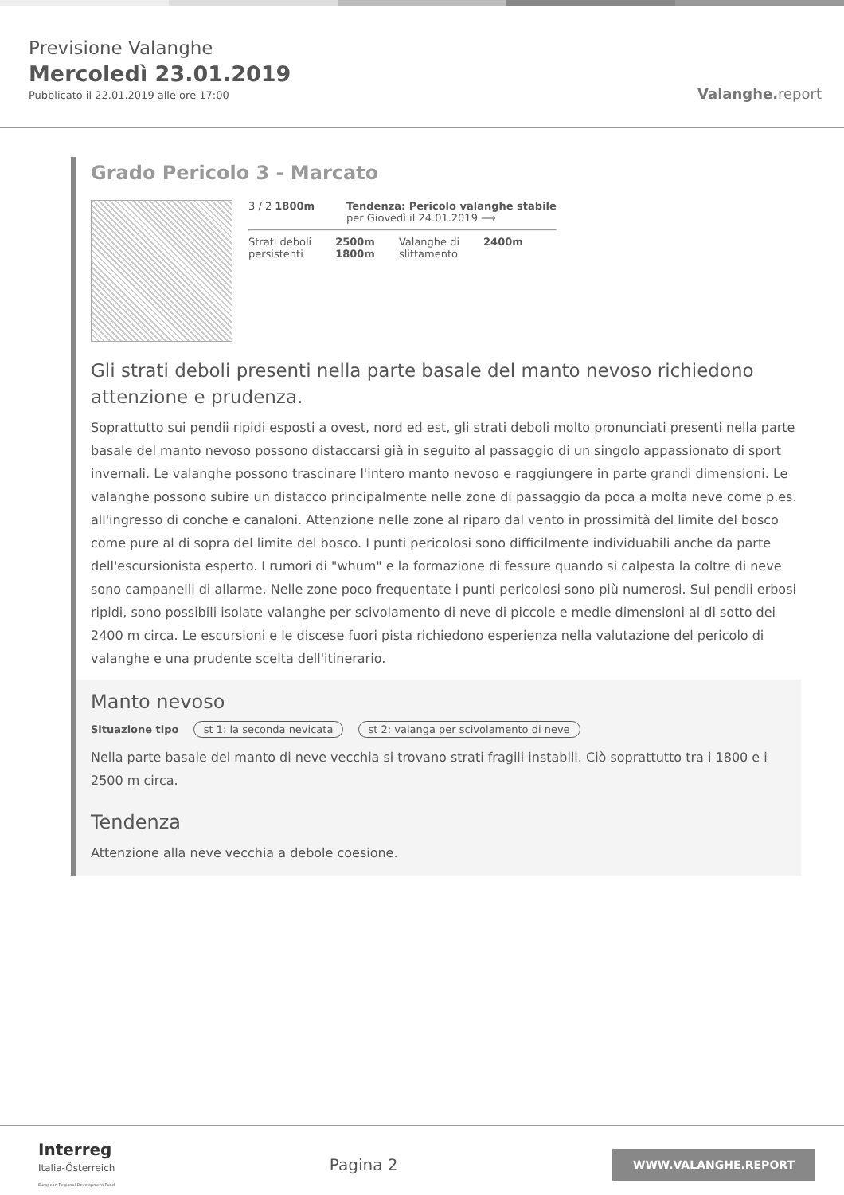Previsione Valanghe
Mercoledì 23.01.2019
Pubblicato il 22.01.2019 alle ore 17:00
Valanghe.report
Grado Pericolo 3 - Marcato
3 / 2 1800m Tendenza: Pericolo valanghe stabile
per Giovedì il 24.01.2019 ⟶
Strati deboli
persistenti
2500m
1800m
Valanghe di
slittamento
2400m
Gli strati deboli presenti nella parte basale del manto nevoso richiedono attenzione e prudenza.
Soprattutto sui pendii ripidi esposti a ovest, nord ed est, gli strati deboli molto pronunciati presenti nella parte basale del manto nevoso possono distaccarsi già in seguito al passaggio di un singolo appassionato di sport invernali. Le valanghe possono trascinare l'intero manto nevoso e raggiungere in parte grandi dimensioni. Le valanghe possono subire un distacco principalmente nelle zone di passaggio da poca a molta neve come p.es. all'ingresso di conche e canaloni. Attenzione nelle zone al riparo dal vento in prossimità del limite del bosco come pure al di sopra del limite del bosco. I punti pericolosi sono difficilmente individuabili anche da parte dell'escursionista esperto. I rumori di "whum" e la formazione di fessure quando si calpesta la coltre di neve sono campanelli di allarme. Nelle zone poco frequentate i punti pericolosi sono più numerosi. Sui pendii erbosi ripidi, sono possibili isolate valanghe per scivolamento di neve di piccole e medie dimensioni al di sotto dei 2400 m circa. Le escursioni e le discese fuori pista richiedono esperienza nella valutazione del pericolo di valanghe e una prudente scelta dell'itinerario.
Manto nevoso
Situazione tipo st 1: la seconda nevicata st 2: valanga per scivolamento di neve
Nella parte basale del manto di neve vecchia si trovano strati fragili instabili. Ciò soprattutto tra i 1800 e i 2500 m circa.
Tendenza
Attenzione alla neve vecchia a debole coesione.
Interreg
Italia-Österreich
European Regional Development Fund
Pagina 2
WWW.VALANGHE.REPORT